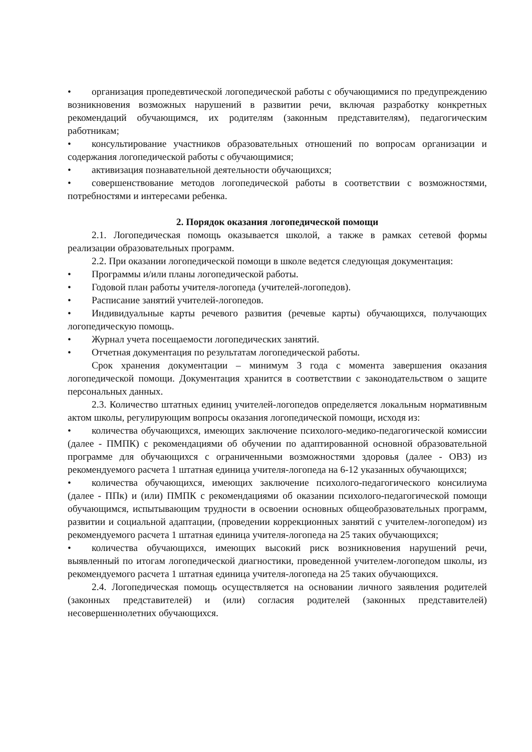• организация пропедевтической логопедической работы с обучающимися по предупреждению возникновения возможных нарушений в развитии речи, включая разработку конкретных рекомендаций обучающимся, их родителям (законным представителям), педагогическим работникам;
• консультирование участников образовательных отношений по вопросам организации и содержания логопедической работы с обучающимися;
• активизация познавательной деятельности обучающихся;
• совершенствование методов логопедической работы в соответствии с возможностями, потребностями и интересами ребенка.
2. Порядок оказания логопедической помощи
2.1. Логопедическая помощь оказывается школой, а также в рамках сетевой формы реализации образовательных программ.
2.2. При оказании логопедической помощи в школе ведется следующая документация:
• Программы и/или планы логопедической работы.
• Годовой план работы учителя-логопеда (учителей-логопедов).
• Расписание занятий учителей-логопедов.
• Индивидуальные карты речевого развития (речевые карты) обучающихся, получающих логопедическую помощь.
• Журнал учета посещаемости логопедических занятий.
• Отчетная документация по результатам логопедической работы.
Срок хранения документации – минимум 3 года с момента завершения оказания логопедической помощи. Документация хранится в соответствии с законодательством о защите персональных данных.
2.3. Количество штатных единиц учителей-логопедов определяется локальным нормативным актом школы, регулирующим вопросы оказания логопедической помощи, исходя из:
• количества обучающихся, имеющих заключение психолого-медико-педагогической комиссии (далее - ПМПК) с рекомендациями об обучении по адаптированной основной образовательной программе для обучающихся с ограниченными возможностями здоровья (далее - ОВЗ) из рекомендуемого расчета 1 штатная единица учителя-логопеда на 6-12 указанных обучающихся;
• количества обучающихся, имеющих заключение психолого-педагогического консилиума (далее - ППк) и (или) ПМПК с рекомендациями об оказании психолого-педагогической помощи обучающимся, испытывающим трудности в освоении основных общеобразовательных программ, развитии и социальной адаптации, (проведении коррекционных занятий с учителем-логопедом) из рекомендуемого расчета 1 штатная единица учителя-логопеда на 25 таких обучающихся;
• количества обучающихся, имеющих высокий риск возникновения нарушений речи, выявленный по итогам логопедической диагностики, проведенной учителем-логопедом школы, из рекомендуемого расчета 1 штатная единица учителя-логопеда на 25 таких обучающихся.
2.4. Логопедическая помощь осуществляется на основании личного заявления родителей (законных представителей) и (или) согласия родителей (законных представителей) несовершеннолетних обучающихся.